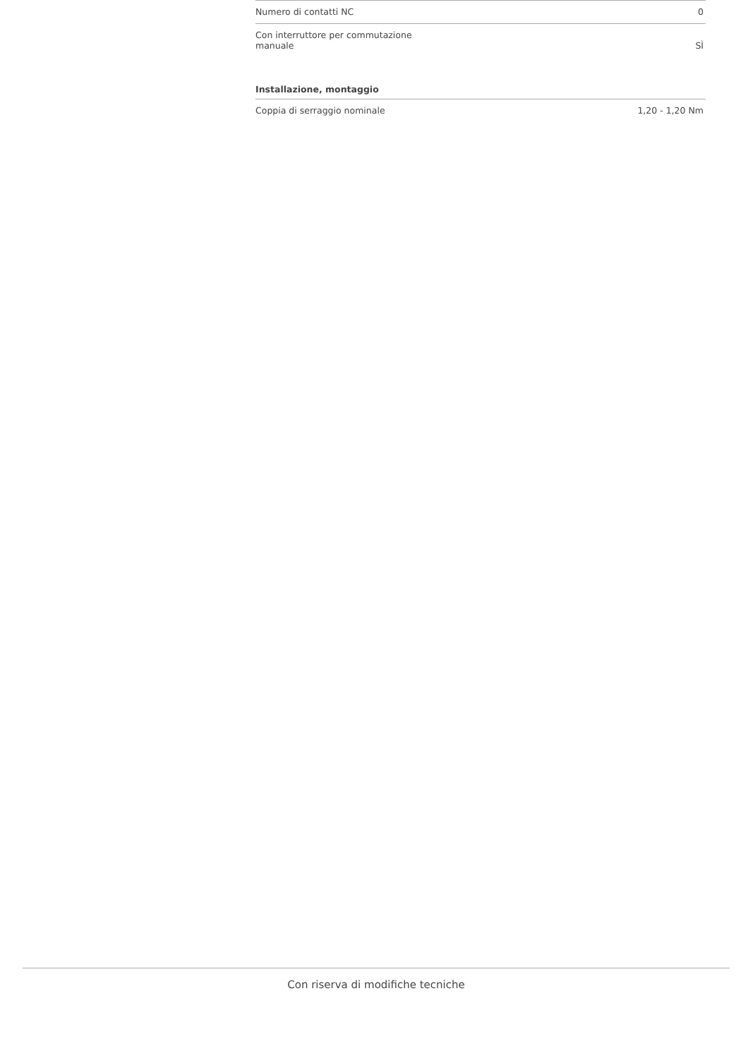| Numero di contatti NC | 0 |
| Con interruttore per commutazione manuale | SÌ |
Installazione, montaggio
| Coppia di serraggio nominale | 1,20 - 1,20 Nm |
Con riserva di modifiche tecniche